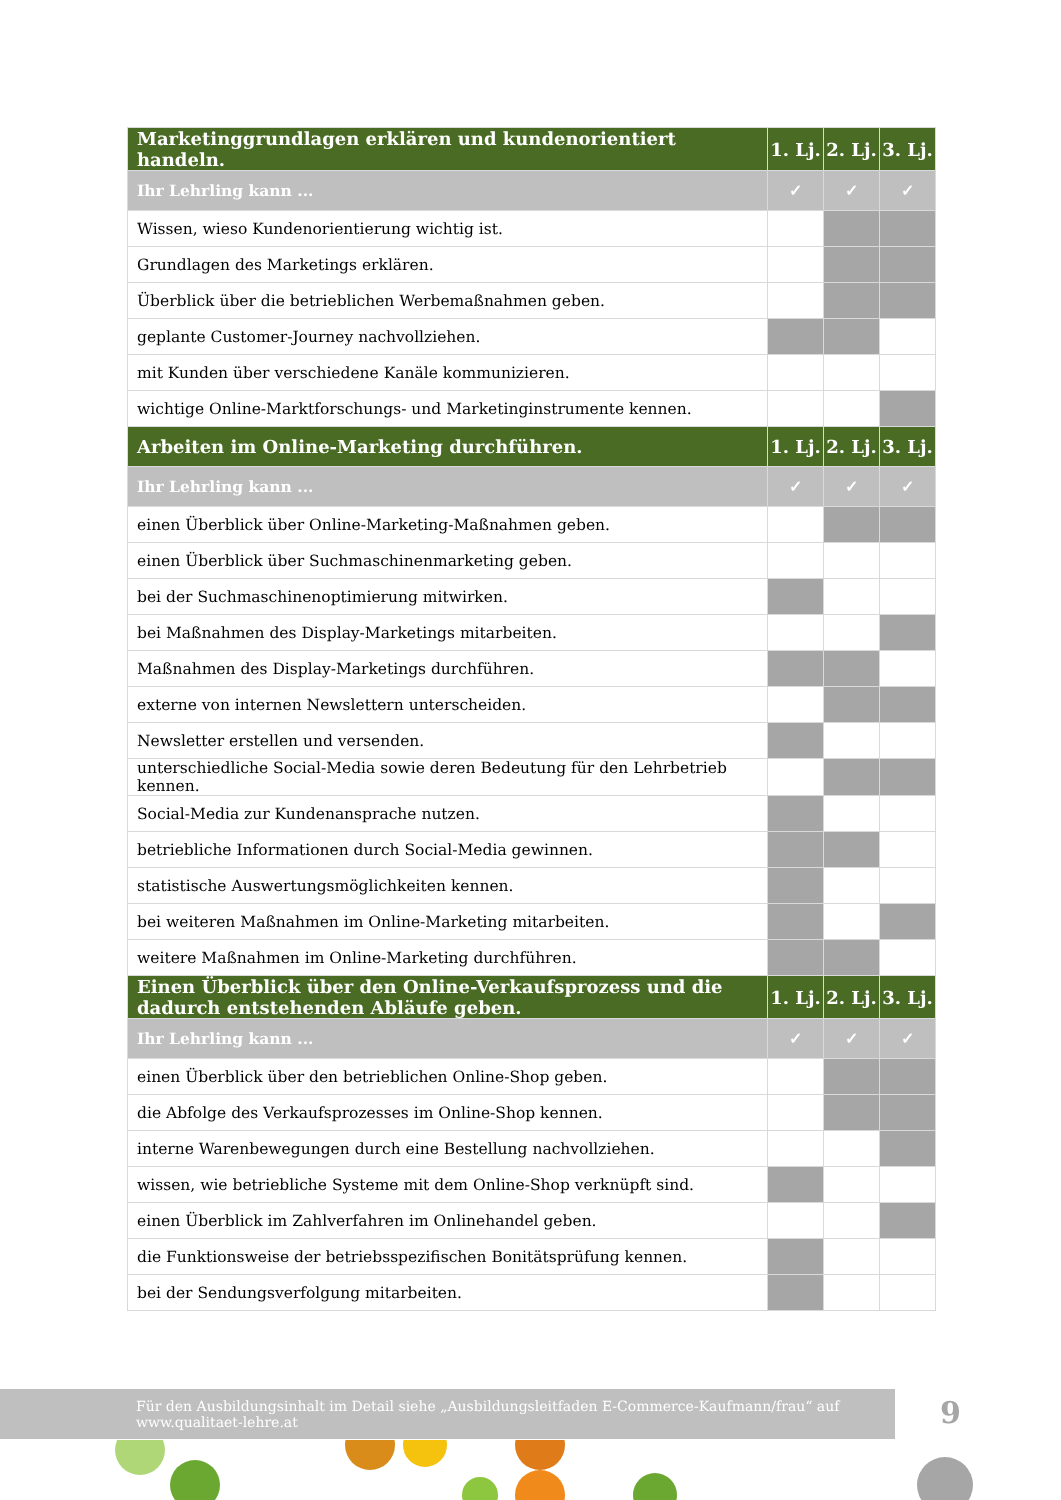| Marketinggrundlagen erklären und kundenorientiert handeln. | 1. Lj. | 2. Lj. | 3. Lj. |
| --- | --- | --- | --- |
| Ihr Lehrling kann ... | ✓ | ✓ | ✓ |
| Wissen, wieso Kundenorientierung wichtig ist. | | | |
| Grundlagen des Marketings erklären. | | | |
| Überblick über die betrieblichen Werbemaßnahmen geben. | | | |
| geplante Customer-Journey nachvollziehen. | | | |
| mit Kunden über verschiedene Kanäle kommunizieren. | | | |
| wichtige Online-Marktforschungs- und Marketinginstrumente kennen. | | | |
| Arbeiten im Online-Marketing durchführen. | 1. Lj. | 2. Lj. | 3. Lj. |
| Ihr Lehrling kann ... | ✓ | ✓ | ✓ |
| einen Überblick über Online-Marketing-Maßnahmen geben. | | | |
| einen Überblick über Suchmaschinenmarketing geben. | | | |
| bei der Suchmaschinenoptimierung mitwirken. | | | |
| bei Maßnahmen des Display-Marketings mitarbeiten. | | | |
| Maßnahmen des Display-Marketings durchführen. | | | |
| externe von internen Newslettern unterscheiden. | | | |
| Newsletter erstellen und versenden. | | | |
| unterschiedliche Social-Media sowie deren Bedeutung für den Lehrbetrieb kennen. | | | |
| Social-Media zur Kundenansprache nutzen. | | | |
| betriebliche Informationen durch Social-Media gewinnen. | | | |
| statistische Auswertungsmöglichkeiten kennen. | | | |
| bei weiteren Maßnahmen im Online-Marketing mitarbeiten. | | | |
| weitere Maßnahmen im Online-Marketing durchführen. | | | |
| Einen Überblick über den Online-Verkaufsprozess und die dadurch entstehenden Abläufe geben. | 1. Lj. | 2. Lj. | 3. Lj. |
| Ihr Lehrling kann ... | ✓ | ✓ | ✓ |
| einen Überblick über den betrieblichen Online-Shop geben. | | | |
| die Abfolge des Verkaufsprozesses im Online-Shop kennen. | | | |
| interne Warenbewegungen durch eine Bestellung nachvollziehen. | | | |
| wissen, wie betriebliche Systeme mit dem Online-Shop verknüpft sind. | | | |
| einen Überblick im Zahlverfahren im Onlinehandel geben. | | | |
| die Funktionsweise der betriebsspezifischen Bonitätsprüfung kennen. | | | |
| bei der Sendungsverfolgung mitarbeiten. | | | |
Für den Ausbildungsinhalt im Detail siehe „Ausbildungsleitfaden E-Commerce-Kaufmann/frau“ auf www.qualitaet-lehre.at
9